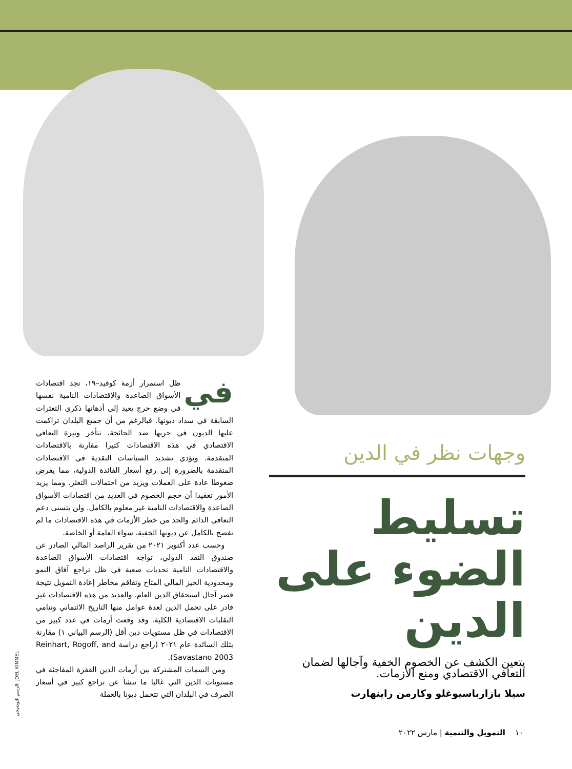وجهات نظر في الدين
تسليط الضوء على الدين
يتعين الكشف عن الخصوم الخفية وآجالها لضمان التعافي الاقتصادي ومنع الأزمات.
سيلا بازارباسيوغلو وكارمن راينهارت
في ظل استمرار أزمة كوفيد–١٩، تجد اقتصادات الأسواق الصاعدة والاقتصادات النامية نفسها في وضع حرج يعيد إلى أذهانها ذكرى التعثرات السابقة في سداد ديونها. فبالرغم من أن جميع البلدان تراكمت عليها الديون في حربها ضد الجائحة، تتأخر وتيرة التعافي الاقتصادي في هذه الاقتصادات كثيرا مقارنة بالاقتصادات المتقدمة. ويؤدي تشديد السياسات النقدية في الاقتصادات المتقدمة بالضرورة إلى رفع أسعار الفائدة الدولية، مما يفرض ضغوطا عادة على العملات ويزيد من احتمالات التعثر. ومما يزيد الأمور تعقيدا أن حجم الخصوم في العديد من اقتصادات الأسواق الصاعدة والاقتصادات النامية غير معلوم بالكامل. ولن يتسنى دعم التعافي الدائم والحد من خطر الأزمات في هذه الاقتصادات ما لم تفصح بالكامل عن ديونها الخفية، سواء العامة أو الخاصة.
وحسب عدد أكتوبر ٢٠٢١ من تقرير الراصد المالي الصادر عن صندوق النقد الدولي، تواجه اقتصادات الأسواق الصاعدة والاقتصادات النامية تحديات صعبة في ظل تراجع آفاق النمو ومحدودية الحيز المالي المتاح وتفاقم مخاطر إعادة التمويل نتيجة قصر آجال استحقاق الدين العام. والعديد من هذه الاقتصادات غير قادر على تحمل الدين لعدة عوامل منها التاريخ الائتماني وتنامي التقلبات الاقتصادية الكلية. وقد وقعت أزمات في عدد كبير من الاقتصادات في ظل مستويات دين أقل (الرسم البياني ١) مقارنة بتلك السائدة عام ٢٠٢١ (راجع دراسة Reinhart, Rogoff, and Savastano 2003).
ومن السمات المشتركة بين أزمات الدين القفزة المفاجئة في مستويات الدين التي غالبا ما تنشأ عن تراجع كبير في أسعار الصرف في البلدان التي تتحمل ديونا بالعملة
الرسم التوضيحي: JOEL KIMMEL
١٠ التمويل والتنمية | مارس ٢٠٢٢